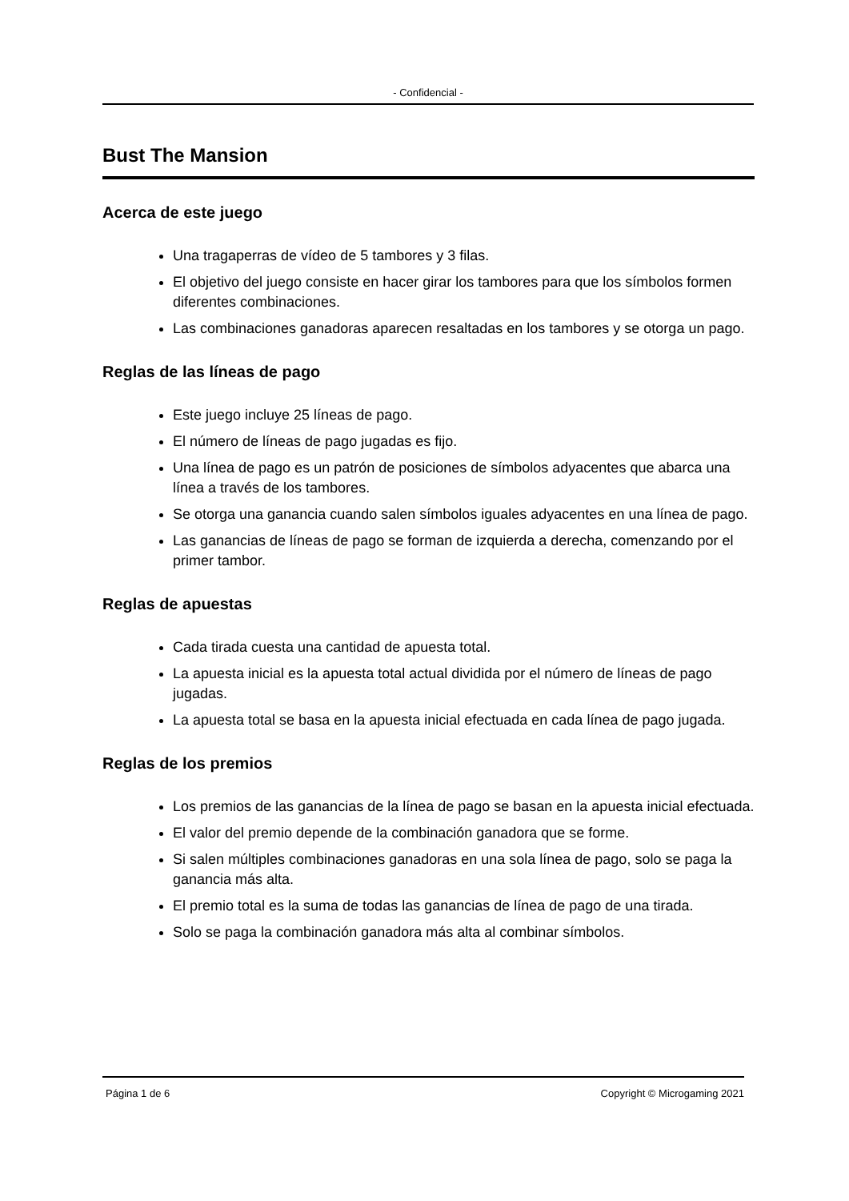- Confidencial -
Bust The Mansion
Acerca de este juego
Una tragaperras de vídeo de 5 tambores y 3 filas.
El objetivo del juego consiste en hacer girar los tambores para que los símbolos formen diferentes combinaciones.
Las combinaciones ganadoras aparecen resaltadas en los tambores y se otorga un pago.
Reglas de las líneas de pago
Este juego incluye 25 líneas de pago.
El número de líneas de pago jugadas es fijo.
Una línea de pago es un patrón de posiciones de símbolos adyacentes que abarca una línea a través de los tambores.
Se otorga una ganancia cuando salen símbolos iguales adyacentes en una línea de pago.
Las ganancias de líneas de pago se forman de izquierda a derecha, comenzando por el primer tambor.
Reglas de apuestas
Cada tirada cuesta una cantidad de apuesta total.
La apuesta inicial es la apuesta total actual dividida por el número de líneas de pago jugadas.
La apuesta total se basa en la apuesta inicial efectuada en cada línea de pago jugada.
Reglas de los premios
Los premios de las ganancias de la línea de pago se basan en la apuesta inicial efectuada.
El valor del premio depende de la combinación ganadora que se forme.
Si salen múltiples combinaciones ganadoras en una sola línea de pago, solo se paga la ganancia más alta.
El premio total es la suma de todas las ganancias de línea de pago de una tirada.
Solo se paga la combinación ganadora más alta al combinar símbolos.
Página 1 de 6 Copyright © Microgaming 2021